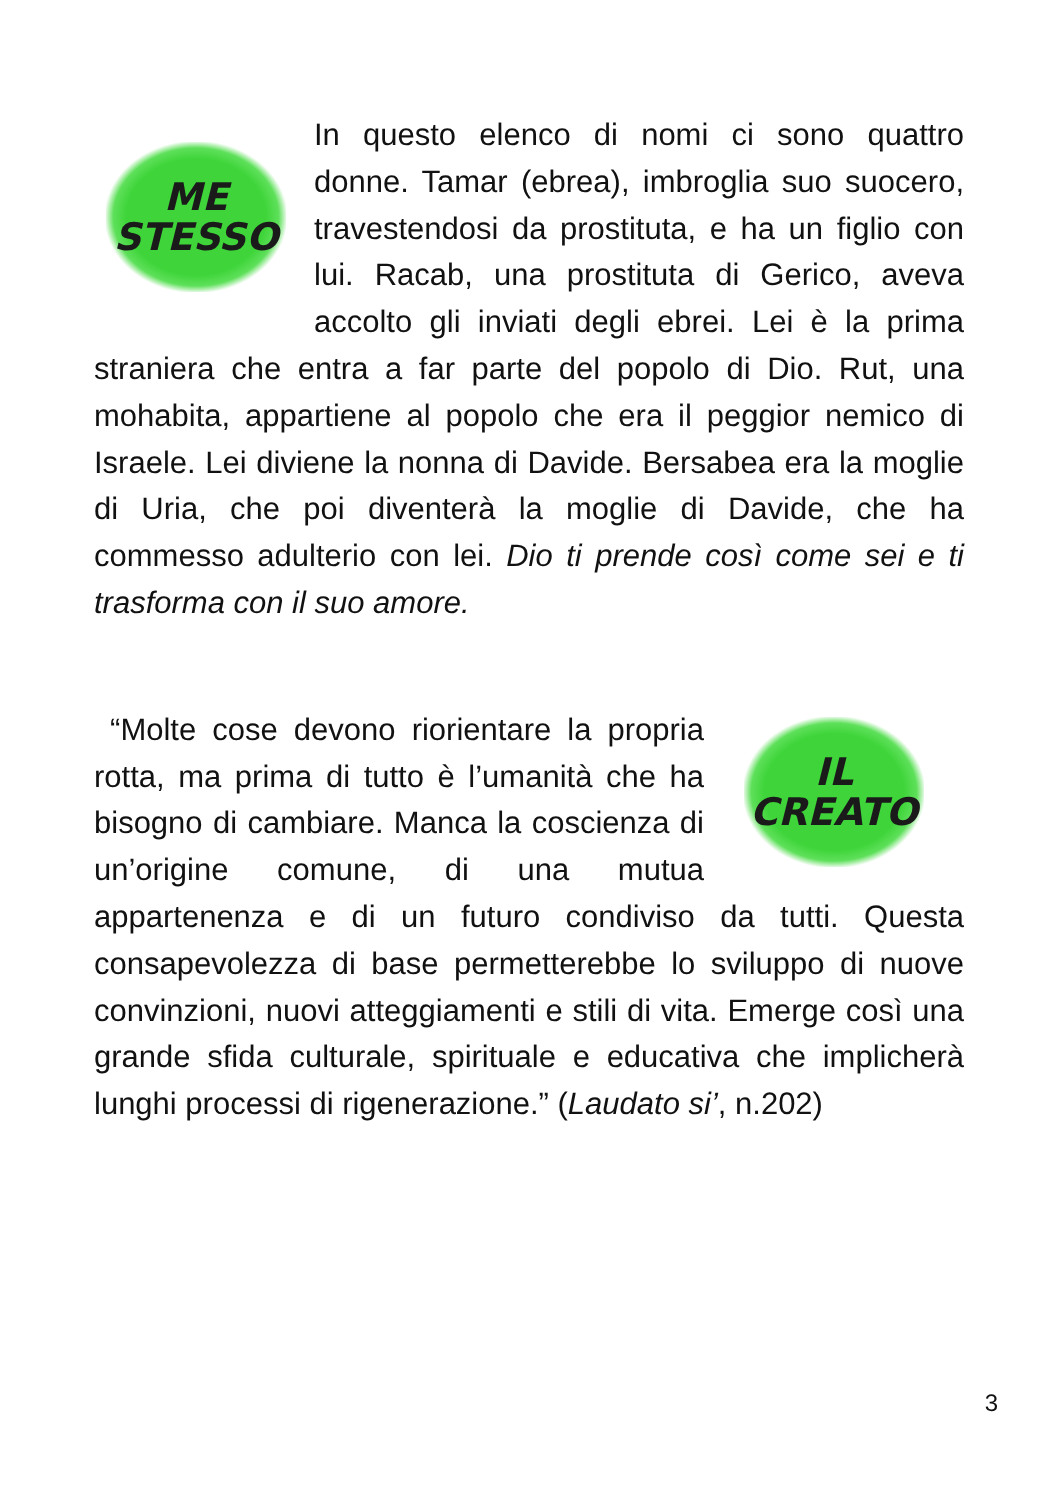ME
STESSO
In questo elenco di nomi ci sono quattro donne. Tamar (ebrea), imbroglia suo suocero, travestendosi da prostituta, e ha un figlio con lui. Racab, una prostituta di Gerico, aveva accolto gli inviati degli ebrei. Lei è la prima straniera che entra a far parte del popolo di Dio. Rut, una mohabita, appartiene al popolo che era il peggior nemico di Israele. Lei diviene la nonna di Davide. Bersabea era la moglie di Uria, che poi diventerà la moglie di Davide, che ha commesso adulterio con lei. Dio ti prende così come sei e ti trasforma con il suo amore.
IL
CREATO
“Molte cose devono riorientare la propria rotta, ma prima di tutto è l’umanità che ha bisogno di cambiare. Manca la coscienza di un’origine comune, di una mutua appartenenza e di un futuro condiviso da tutti. Questa consapevolezza di base permetterebbe lo sviluppo di nuove convinzioni, nuovi atteggiamenti e stili di vita. Emerge così una grande sfida culturale, spirituale e educativa che implicherà lunghi processi di rigenerazione.” (Laudato si’, n.202)
3